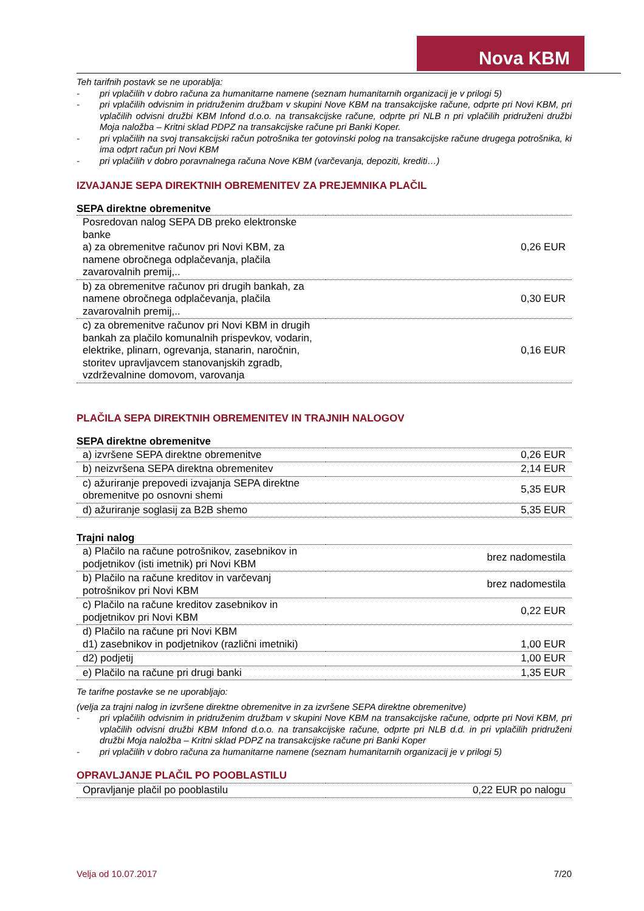Nova KBM
Teh tarifnih postavk se ne uporablja:
- pri vplačilih v dobro računa za humanitarne namene (seznam humanitarnih organizacij je v prilogi 5)
- pri vplačilih odvisnim in pridruženim družbam v skupini Nove KBM na transakcijske račune, odprte pri Novi KBM, pri vplačilih odvisni družbi KBM Infond d.o.o. na transakcijske račune, odprte pri NLB n pri vplačilih pridruženi družbi Moja naložba – Kritni sklad PDPZ na transakcijske račune pri Banki Koper.
- pri vplačilih na svoj transakcijski račun potrošnika ter gotovinski polog na transakcijske račune drugega potrošnika, ki ima odprt račun pri Novi KBM
- pri vplačilih v dobro poravnalnega računa Nove KBM (varčevanja, depoziti, krediti…)
IZVAJANJE SEPA DIREKTNIH OBREMENITEV ZA PREJEMNIKA PLAČIL
SEPA direktne obremenitve
| Posredovan nalog SEPA DB preko elektronske banke a) za obremenitve računov pri Novi KBM, za namene obročnega odplačevanja, plačila zavarovalnih premij,.. | 0,26 EUR |
| b) za obremenitve računov pri drugih bankah, za namene obročnega odplačevanja, plačila zavarovalnih premij,.. | 0,30 EUR |
| c) za obremenitve računov pri Novi KBM in drugih bankah za plačilo komunalnih prispevkov, vodarin, elektrike, plinarn, ogrevanja, stanarin, naročnin, storitev upravljavcem stanovanjskih zgradb, vzdrževalnine domovom, varovanja | 0,16 EUR |
PLAČILA SEPA DIREKTNIH OBREMENITEV IN TRAJNIH NALOGOV
SEPA direktne obremenitve
| a) izvršene SEPA direktne obremenitve | 0,26 EUR |
| b) neizvršena SEPA direktna obremenitev | 2,14 EUR |
| c) ažuriranje prepovedi izvajanja SEPA direktne obremenitve po osnovni shemi | 5,35 EUR |
| d) ažuriranje soglasij za B2B shemo | 5,35 EUR |
Trajni nalog
| a) Plačilo na račune potrošnikov, zasebnikov in podjetnikov (isti imetnik) pri Novi KBM | brez nadomestila |
| b) Plačilo na račune kreditov in varčevanj potrošnikov pri Novi KBM | brez nadomestila |
| c) Plačilo na račune kreditov zasebnikov in podjetnikov pri Novi KBM | 0,22 EUR |
| d) Plačilo na račune pri Novi KBM d1) zasebnikov in podjetnikov (različni imetniki) | 1,00 EUR |
| d2) podjetij | 1,00 EUR |
| e) Plačilo na račune pri drugi banki | 1,35 EUR |
Te tarifne postavke se ne uporabljajo:
(velja za trajni nalog in izvršene direktne obremenitve in za izvršene SEPA direktne obremenitve)
- pri vplačilih odvisnim in pridruženim družbam v skupini Nove KBM na transakcijske račune, odprte pri Novi KBM, pri vplačilih odvisni družbi KBM Infond d.o.o. na transakcijske račune, odprte pri NLB d.d. in pri vplačilih pridruženi družbi Moja naložba – Kritni sklad PDPZ na transakcijske račune pri Banki Koper
- pri vplačilih v dobro računa za humanitarne namene (seznam humanitarnih organizacij je v prilogi 5)
OPRAVLJANJE PLAČIL PO POOBLASTILU
| Opravljanje plačil po pooblastilu | 0,22 EUR po nalogu |
Velja od 10.07.2017 7/20